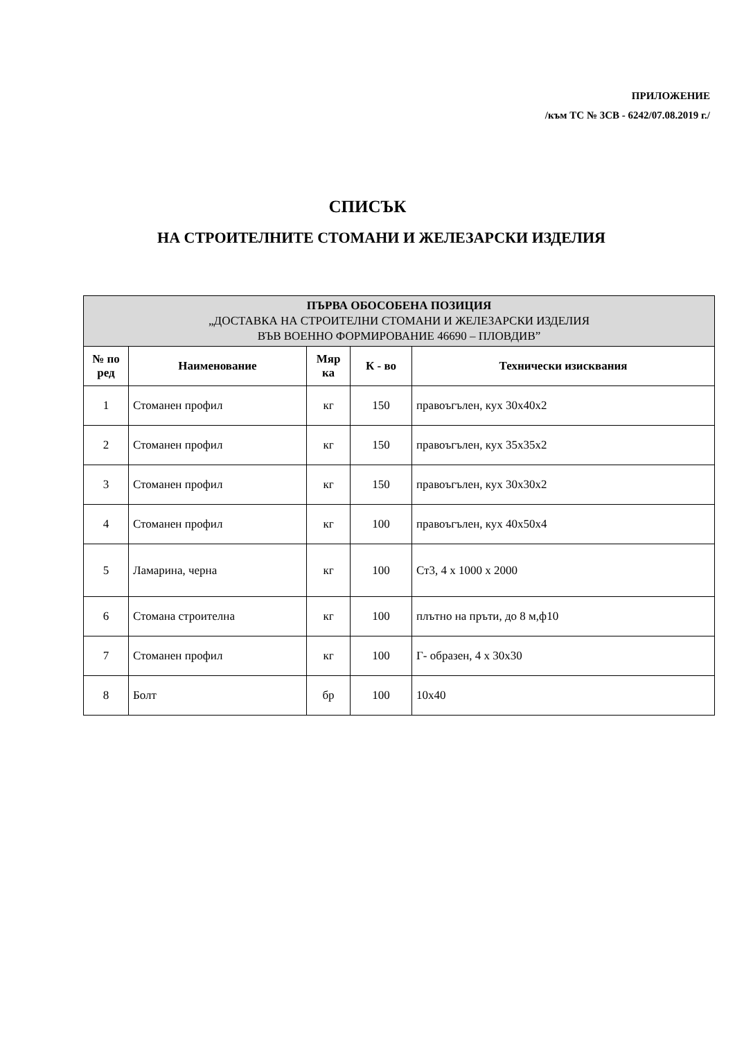ПРИЛОЖЕНИЕ
/към ТС № 3СВ - 6242/07.08.2019 г./
СПИСЪК
НА СТРОИТЕЛНИТЕ СТОМАНИ И ЖЕЛЕЗАРСКИ ИЗДЕЛИЯ
| ПЪРВА ОБОСОБЕНА ПОЗИЦИЯ „ДОСТАВКА НА СТРОИТЕЛНИ СТОМАНИ И ЖЕЛЕЗАРСКИ ИЗДЕЛИЯ ВЪВ ВОЕННО ФОРМИРОВАНИЕ 46690 – ПЛОВДИВ” | | | | |
| --- | --- | --- | --- | --- |
| № по ред | Наименование | Мяр ка | К - во | Технически изисквания |
| 1 | Стоманен профил | кг | 150 | правоъгълен, кух 30х40х2 |
| 2 | Стоманен профил | кг | 150 | правоъгълен, кух 35х35х2 |
| 3 | Стоманен профил | кг | 150 | правоъгълен, кух 30х30х2 |
| 4 | Стоманен профил | кг | 100 | правоъгълен, кух 40х50х4 |
| 5 | Ламарина, черна | кг | 100 | Ст3, 4 х 1000 х 2000 |
| 6 | Стомана строителна | кг | 100 | плътно на пръти, до 8 м,ф10 |
| 7 | Стоманен профил | кг | 100 | Г- образен, 4 х 30х30 |
| 8 | Болт | бр | 100 | 10х40 |